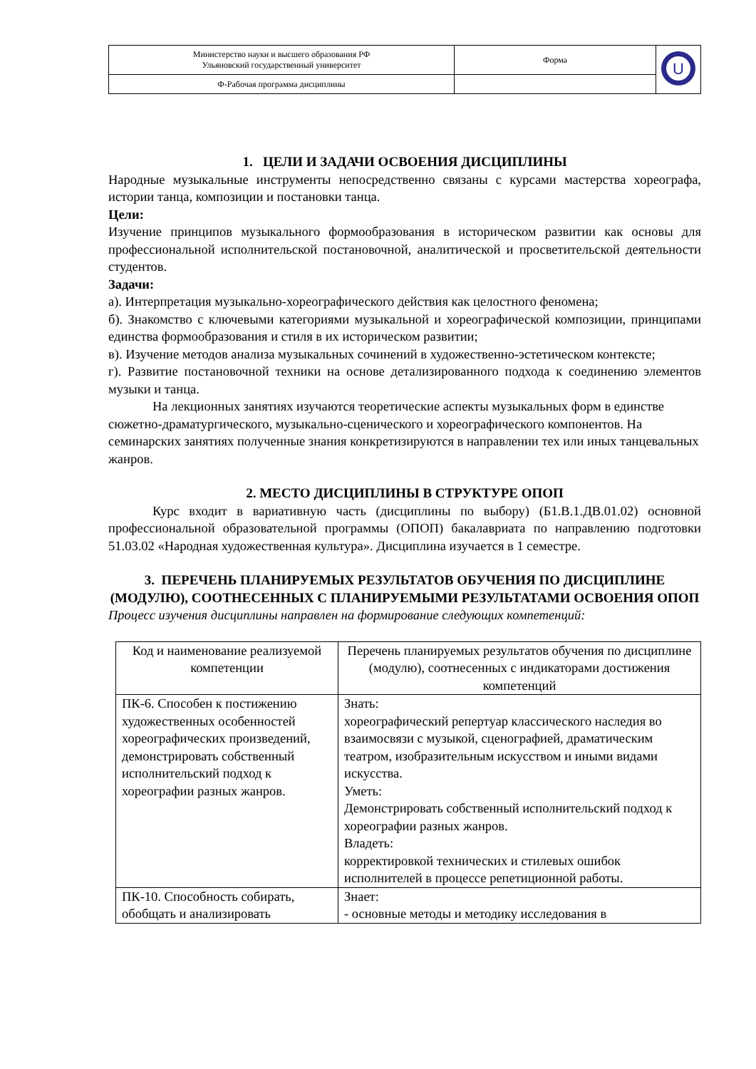| Министерство науки и высшего образования РФ Ульяновский государственный университет | Форма | U |
| Ф-Рабочая программа дисциплины | | |
1. ЦЕЛИ И ЗАДАЧИ ОСВОЕНИЯ ДИСЦИПЛИНЫ
Народные музыкальные инструменты непосредственно связаны с курсами мастерства хореографа, истории танца, композиции и постановки танца.
Цели:
Изучение принципов музыкального формообразования в историческом развитии как основы для профессиональной исполнительской постановочной, аналитической и просветительской деятельности студентов.
Задачи:
а). Интерпретация музыкально-хореографического действия как целостного феномена;
б). Знакомство с ключевыми категориями музыкальной и хореографической композиции, принципами единства формообразования и стиля в их историческом развитии;
в). Изучение методов анализа музыкальных сочинений в художественно-эстетическом контексте;
г). Развитие постановочной техники на основе детализированного подхода к соединению элементов музыки и танца.
На лекционных занятиях изучаются теоретические аспекты музыкальных форм в единстве сюжетно-драматургического, музыкально-сценического и хореографического компонентов. На семинарских занятиях полученные знания конкретизируются в направлении тех или иных танцевальных жанров.
2. МЕСТО ДИСЦИПЛИНЫ В СТРУКТУРЕ ОПОП
Курс входит в вариативную часть (дисциплины по выбору) (Б1.В.1.ДВ.01.02) основной профессиональной образовательной программы (ОПОП) бакалавриата по направлению подготовки 51.03.02 «Народная художественная культура». Дисциплина изучается в 1 семестре.
3. ПЕРЕЧЕНЬ ПЛАНИРУЕМЫХ РЕЗУЛЬТАТОВ ОБУЧЕНИЯ ПО ДИСЦИПЛИНЕ (МОДУЛЮ), СООТНЕСЕННЫХ С ПЛАНИРУЕМЫМИ РЕЗУЛЬТАТАМИ ОСВОЕНИЯ ОПОП
Процесс изучения дисциплины направлен на формирование следующих компетенций:
| Код и наименование реализуемой компетенции | Перечень планируемых результатов обучения по дисциплине (модулю), соотнесенных с индикаторами достижения компетенций |
| --- | --- |
| ПК-6. Способен к постижению художественных особенностей хореографических произведений, демонстрировать собственный исполнительский подход к хореографии разных жанров. | Знать: хореографический репертуар классического наследия во взаимосвязи с музыкой, сценографией, драматическим театром, изобразительным искусством и иными видами искусства. Уметь: Демонстрировать собственный исполнительский подход к хореографии разных жанров. Владеть: корректировкой технических и стилевых ошибок исполнителей в процессе репетиционной работы. |
| ПК-10. Способность собирать, обобщать и анализировать | Знает: - основные методы и методику исследования в |